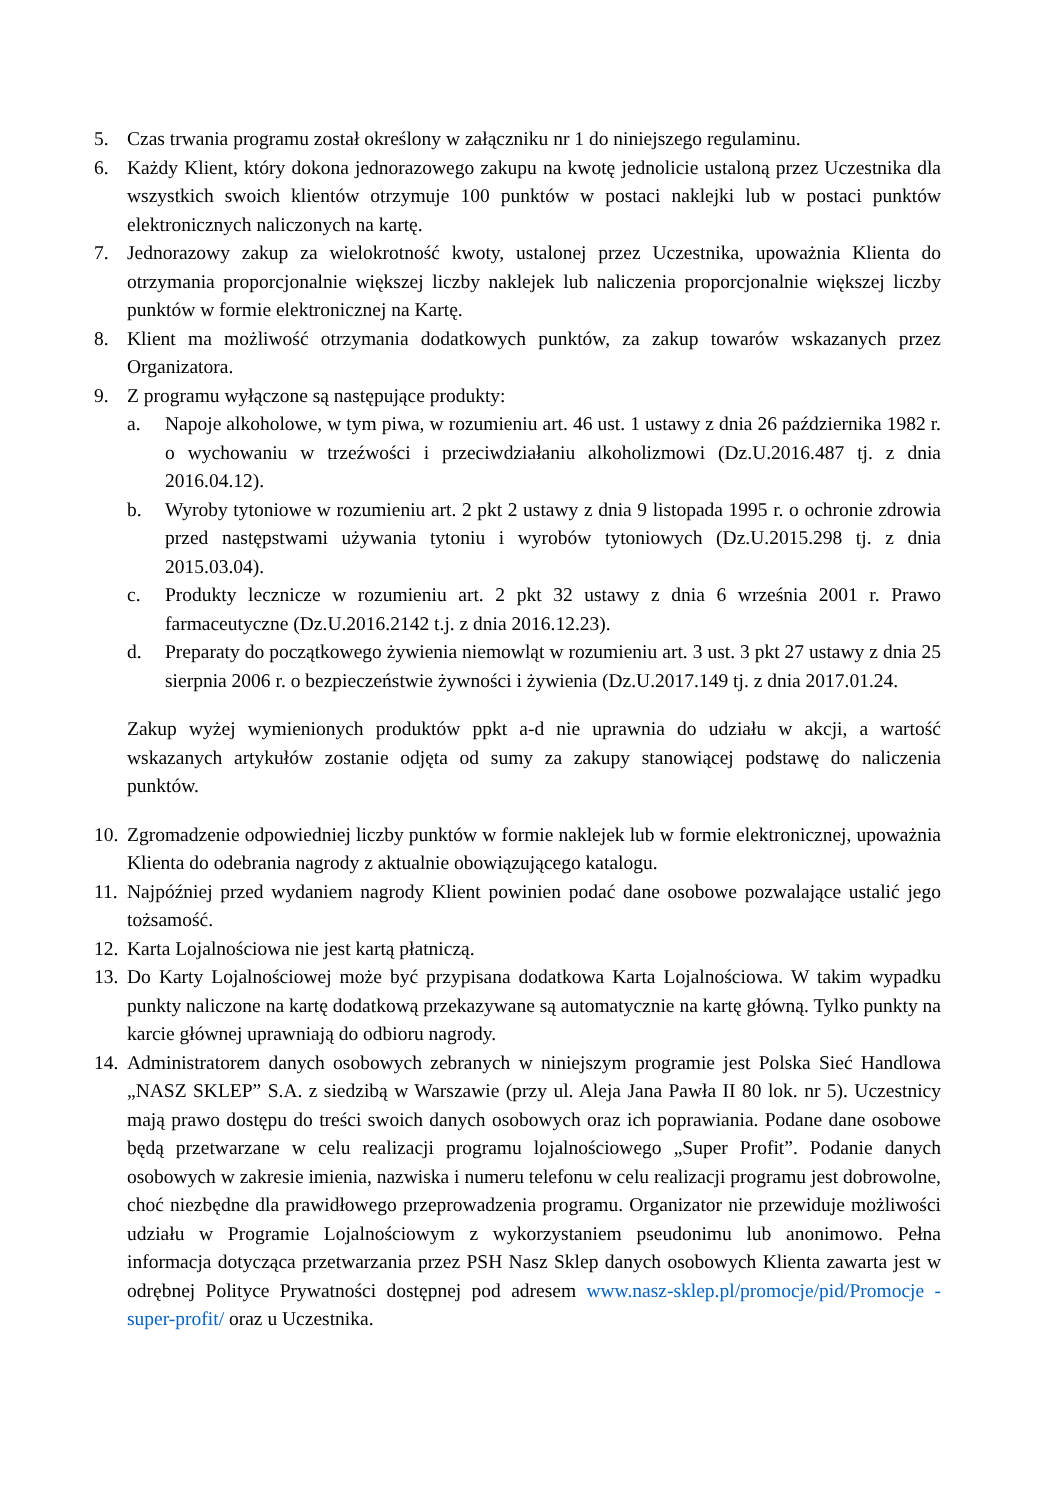5. Czas trwania programu został określony w załączniku nr 1 do niniejszego regulaminu.
6. Każdy Klient, który dokona jednorazowego zakupu na kwotę jednolicie ustaloną przez Uczestnika dla wszystkich swoich klientów otrzymuje 100 punktów w postaci naklejki lub w postaci punktów elektronicznych naliczonych na kartę.
7. Jednorazowy zakup za wielokrotność kwoty, ustalonej przez Uczestnika, upoważnia Klienta do otrzymania proporcjonalnie większej liczby naklejek lub naliczenia proporcjonalnie większej liczby punktów w formie elektronicznej na Kartę.
8. Klient ma możliwość otrzymania dodatkowych punktów, za zakup towarów wskazanych przez Organizatora.
9. Z programu wyłączone są następujące produkty:
a. Napoje alkoholowe, w tym piwa, w rozumieniu art. 46 ust. 1 ustawy z dnia 26 października 1982 r. o wychowaniu w trzeźwości i przeciwdziałaniu alkoholizmowi (Dz.U.2016.487 tj. z dnia 2016.04.12).
b. Wyroby tytoniowe w rozumieniu art. 2 pkt 2 ustawy z dnia 9 listopada 1995 r. o ochronie zdrowia przed następstwami używania tytoniu i wyrobów tytoniowych (Dz.U.2015.298 tj. z dnia 2015.03.04).
c. Produkty lecznicze w rozumieniu art. 2 pkt 32 ustawy z dnia 6 września 2001 r. Prawo farmaceutyczne (Dz.U.2016.2142 t.j. z dnia 2016.12.23).
d. Preparaty do początkowego żywienia niemowląt w rozumieniu art. 3 ust. 3 pkt 27 ustawy z dnia 25 sierpnia 2006 r. o bezpieczeństwie żywności i żywienia (Dz.U.2017.149 tj. z dnia 2017.01.24.
Zakup wyżej wymienionych produktów ppkt a-d nie uprawnia do udziału w akcji, a wartość wskazanych artykułów zostanie odjęta od sumy za zakupy stanowiącej podstawę do naliczenia punktów.
10. Zgromadzenie odpowiedniej liczby punktów w formie naklejek lub w formie elektronicznej, upoważnia Klienta do odebrania nagrody z aktualnie obowiązującego katalogu.
11. Najpóźniej przed wydaniem nagrody Klient powinien podać dane osobowe pozwalające ustalić jego tożsamość.
12. Karta Lojalnościowa nie jest kartą płatniczą.
13. Do Karty Lojalnościowej może być przypisana dodatkowa Karta Lojalnościowa. W takim wypadku punkty naliczone na kartę dodatkową przekazywane są automatycznie na kartę główną. Tylko punkty na karcie głównej uprawniają do odbioru nagrody.
14. Administratorem danych osobowych zebranych w niniejszym programie jest Polska Sieć Handlowa „NASZ SKLEP” S.A. z siedzibą w Warszawie (przy ul. Aleja Jana Pawła II 80 lok. nr 5). Uczestnicy mają prawo dostępu do treści swoich danych osobowych oraz ich poprawiania. Podane dane osobowe będą przetwarzane w celu realizacji programu lojalnościowego „Super Profit”. Podanie danych osobowych w zakresie imienia, nazwiska i numeru telefonu w celu realizacji programu jest dobrowolne, choć niezbędne dla prawidłowego przeprowadzenia programu. Organizator nie przewiduje możliwości udziału w Programie Lojalnościowym z wykorzystaniem pseudonimu lub anonimowo. Pełna informacja dotycząca przetwarzania przez PSH Nasz Sklep danych osobowych Klienta zawarta jest w odrębnej Polityce Prywatności dostępnej pod adresem www.nasz-sklep.pl/promocje/pid/Promocje -super-profit/ oraz u Uczestnika.